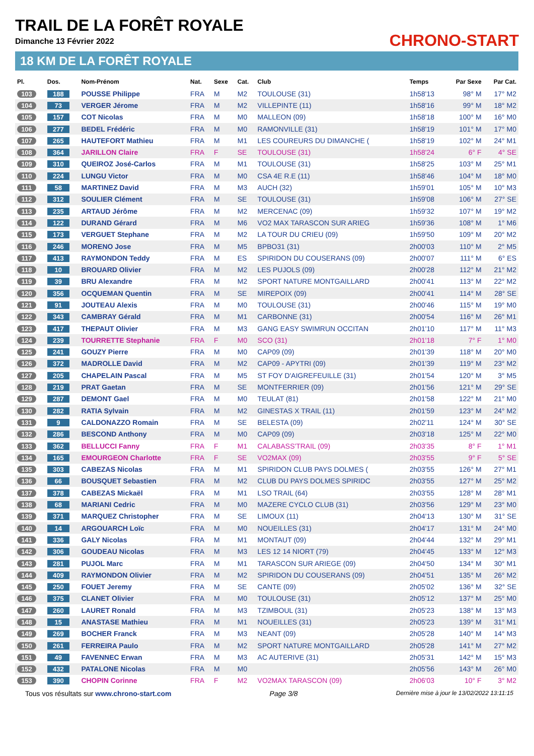TRAIL DE LA FORÊT ROYALE
Dimanche 13 Février 2022
18 KM DE LA FORÊT ROYALE
CHRONO-START
| Pl. | Dos. | Nom-Prénom | Nat. | Sexe | Cat. | Club | Temps | Par Sexe | Par Cat. |
| --- | --- | --- | --- | --- | --- | --- | --- | --- | --- |
| 103 | 188 | POUSSE Philippe | FRA | M | M2 | TOULOUSE (31) | 1h58'13 | 98° M | 17° M2 |
| 104 | 73 | VERGER Jérome | FRA | M | M2 | VILLEPINTE (11) | 1h58'16 | 99° M | 18° M2 |
| 105 | 157 | COT Nicolas | FRA | M | M0 | MALLEON (09) | 1h58'18 | 100° M | 16° M0 |
| 106 | 277 | BEDEL Frédéric | FRA | M | M0 | RAMONVILLE (31) | 1h58'19 | 101° M | 17° M0 |
| 107 | 265 | HAUTEFORT Mathieu | FRA | M | M1 | LES COUREURS DU DIMANCHE ( | 1h58'19 | 102° M | 24° M1 |
| 108 | 364 | JARILLON Claire | FRA | F | SE | TOULOUSE (31) | 1h58'24 | 6° F | 4° SE |
| 109 | 310 | QUEIROZ José-Carlos | FRA | M | M1 | TOULOUSE (31) | 1h58'25 | 103° M | 25° M1 |
| 110 | 224 | LUNGU Victor | FRA | M | M0 | CSA 4E R.E (11) | 1h58'46 | 104° M | 18° M0 |
| 111 | 58 | MARTINEZ David | FRA | M | M3 | AUCH (32) | 1h59'01 | 105° M | 10° M3 |
| 112 | 312 | SOULIER Clément | FRA | M | SE | TOULOUSE (31) | 1h59'08 | 106° M | 27° SE |
| 113 | 235 | ARTAUD Jérôme | FRA | M | M2 | MERCENAC (09) | 1h59'32 | 107° M | 19° M2 |
| 114 | 122 | DURAND Gérard | FRA | M | M6 | VO2 MAX TARASCON SUR ARIEG | 1h59'36 | 108° M | 1° M6 |
| 115 | 173 | VERGUET Stephane | FRA | M | M2 | LA TOUR DU CRIEU (09) | 1h59'50 | 109° M | 20° M2 |
| 116 | 246 | MORENO Jose | FRA | M | M5 | BPBO31 (31) | 2h00'03 | 110° M | 2° M5 |
| 117 | 413 | RAYMONDON Teddy | FRA | M | ES | SPIRIDON DU COUSERANS (09) | 2h00'07 | 111° M | 6° ES |
| 118 | 10 | BROUARD Olivier | FRA | M | M2 | LES PUJOLS (09) | 2h00'28 | 112° M | 21° M2 |
| 119 | 39 | BRU Alexandre | FRA | M | M2 | SPORT NATURE MONTGAILLARD | 2h00'41 | 113° M | 22° M2 |
| 120 | 356 | OCQUEMAN Quentin | FRA | M | SE | MIREPOIX (09) | 2h00'41 | 114° M | 28° SE |
| 121 | 91 | JOUTEAU Alexis | FRA | M | M0 | TOULOUSE (31) | 2h00'46 | 115° M | 19° M0 |
| 122 | 343 | CAMBRAY Gérald | FRA | M | M1 | CARBONNE (31) | 2h00'54 | 116° M | 26° M1 |
| 123 | 417 | THEPAUT Olivier | FRA | M | M3 | GANG EASY SWIMRUN OCCITAN | 2h01'10 | 117° M | 11° M3 |
| 124 | 239 | TOURRETTE Stephanie | FRA | F | M0 | SCO (31) | 2h01'18 | 7° F | 1° M0 |
| 125 | 241 | GOUZY Pierre | FRA | M | M0 | CAP09 (09) | 2h01'39 | 118° M | 20° M0 |
| 126 | 372 | MADROLLE David | FRA | M | M2 | CAP09 - APYTRI (09) | 2h01'39 | 119° M | 23° M2 |
| 127 | 205 | CHAPELAIN Pascal | FRA | M | M5 | ST FOY D'AIGREFEUILLE (31) | 2h01'54 | 120° M | 3° M5 |
| 128 | 219 | PRAT Gaetan | FRA | M | SE | MONTFERRIER (09) | 2h01'56 | 121° M | 29° SE |
| 129 | 287 | DEMONT Gael | FRA | M | M0 | TEULAT (81) | 2h01'58 | 122° M | 21° M0 |
| 130 | 282 | RATIA Sylvain | FRA | M | M2 | GINESTAS X TRAIL (11) | 2h01'59 | 123° M | 24° M2 |
| 131 | 9 | CALDONAZZO Romain | FRA | M | SE | BELESTA (09) | 2h02'11 | 124° M | 30° SE |
| 132 | 286 | BESCOND Anthony | FRA | M | M0 | CAP09 (09) | 2h03'18 | 125° M | 22° M0 |
| 133 | 362 | BELLUCCI Fanny | FRA | F | M1 | CALABASS'TRAIL (09) | 2h03'35 | 8° F | 1° M1 |
| 134 | 165 | EMOURGEON Charlotte | FRA | F | SE | VO2MAX (09) | 2h03'55 | 9° F | 5° SE |
| 135 | 303 | CABEZAS Nicolas | FRA | M | M1 | SPIRIDON CLUB PAYS DOLMES ( | 2h03'55 | 126° M | 27° M1 |
| 136 | 66 | BOUSQUET Sebastien | FRA | M | M2 | CLUB DU PAYS DOLMES SPIRIDC | 2h03'55 | 127° M | 25° M2 |
| 137 | 378 | CABEZAS Mickaël | FRA | M | M1 | LSO TRAIL (64) | 2h03'55 | 128° M | 28° M1 |
| 138 | 68 | MARIANI Cedric | FRA | M | M0 | MAZERE CYCLO CLUB (31) | 2h03'56 | 129° M | 23° M0 |
| 139 | 371 | MARQUEZ Christopher | FRA | M | SE | LIMOUX (11) | 2h04'13 | 130° M | 31° SE |
| 140 | 14 | ARGOUARCH Loïc | FRA | M | M0 | NOUEILLES (31) | 2h04'17 | 131° M | 24° M0 |
| 141 | 336 | GALY Nicolas | FRA | M | M1 | MONTAUT (09) | 2h04'44 | 132° M | 29° M1 |
| 142 | 306 | GOUDEAU Nicolas | FRA | M | M3 | LES 12 14 NIORT (79) | 2h04'45 | 133° M | 12° M3 |
| 143 | 281 | PUJOL Marc | FRA | M | M1 | TARASCON SUR ARIEGE (09) | 2h04'50 | 134° M | 30° M1 |
| 144 | 409 | RAYMONDON Olivier | FRA | M | M2 | SPIRIDON DU COUSERANS (09) | 2h04'51 | 135° M | 26° M2 |
| 145 | 250 | FOUET Jeremy | FRA | M | SE | CANTE (09) | 2h05'02 | 136° M | 32° SE |
| 146 | 375 | CLANET Olivier | FRA | M | M0 | TOULOUSE (31) | 2h05'12 | 137° M | 25° M0 |
| 147 | 260 | LAURET Ronald | FRA | M | M3 | TZIMBOUL (31) | 2h05'23 | 138° M | 13° M3 |
| 148 | 15 | ANASTASE Mathieu | FRA | M | M1 | NOUEILLES (31) | 2h05'23 | 139° M | 31° M1 |
| 149 | 269 | BOCHER Franck | FRA | M | M3 | NEANT (09) | 2h05'28 | 140° M | 14° M3 |
| 150 | 261 | FERREIRA Paulo | FRA | M | M2 | SPORT NATURE MONTGAILLARD | 2h05'28 | 141° M | 27° M2 |
| 151 | 49 | FAVENNEC Erwan | FRA | M | M3 | AC AUTERIVE (31) | 2h05'31 | 142° M | 15° M3 |
| 152 | 432 | PATALONE Nicolas | FRA | M | M0 | | 2h05'56 | 143° M | 26° M0 |
| 153 | 390 | CHOPIN Corinne | FRA | F | M2 | VO2MAX TARASCON (09) | 2h06'03 | 10° F | 3° M2 |
Tous vos résultats sur www.chrono-start.com Page 3/8 Dernière mise à jour le 13/02/2022 13:11:15